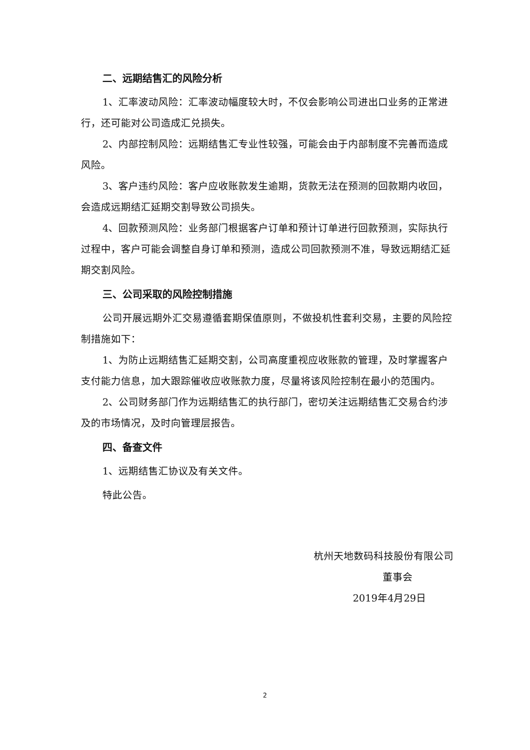二、远期结售汇的风险分析
1、汇率波动风险：汇率波动幅度较大时，不仅会影响公司进出口业务的正常进行，还可能对公司造成汇兑损失。
2、内部控制风险：远期结售汇专业性较强，可能会由于内部制度不完善而造成风险。
3、客户违约风险：客户应收账款发生逾期，货款无法在预测的回款期内收回，会造成远期结汇延期交割导致公司损失。
4、回款预测风险：业务部门根据客户订单和预计订单进行回款预测，实际执行过程中，客户可能会调整自身订单和预测，造成公司回款预测不准，导致远期结汇延期交割风险。
三、公司采取的风险控制措施
公司开展远期外汇交易遵循套期保值原则，不做投机性套利交易，主要的风险控制措施如下：
1、为防止远期结售汇延期交割，公司高度重视应收账款的管理，及时掌握客户支付能力信息，加大跟踪催收应收账款力度，尽量将该风险控制在最小的范围内。
2、公司财务部门作为远期结售汇的执行部门，密切关注远期结售汇交易合约涉及的市场情况，及时向管理层报告。
四、备查文件
1、远期结售汇协议及有关文件。
特此公告。
杭州天地数码科技股份有限公司
董事会
2019年4月29日
2